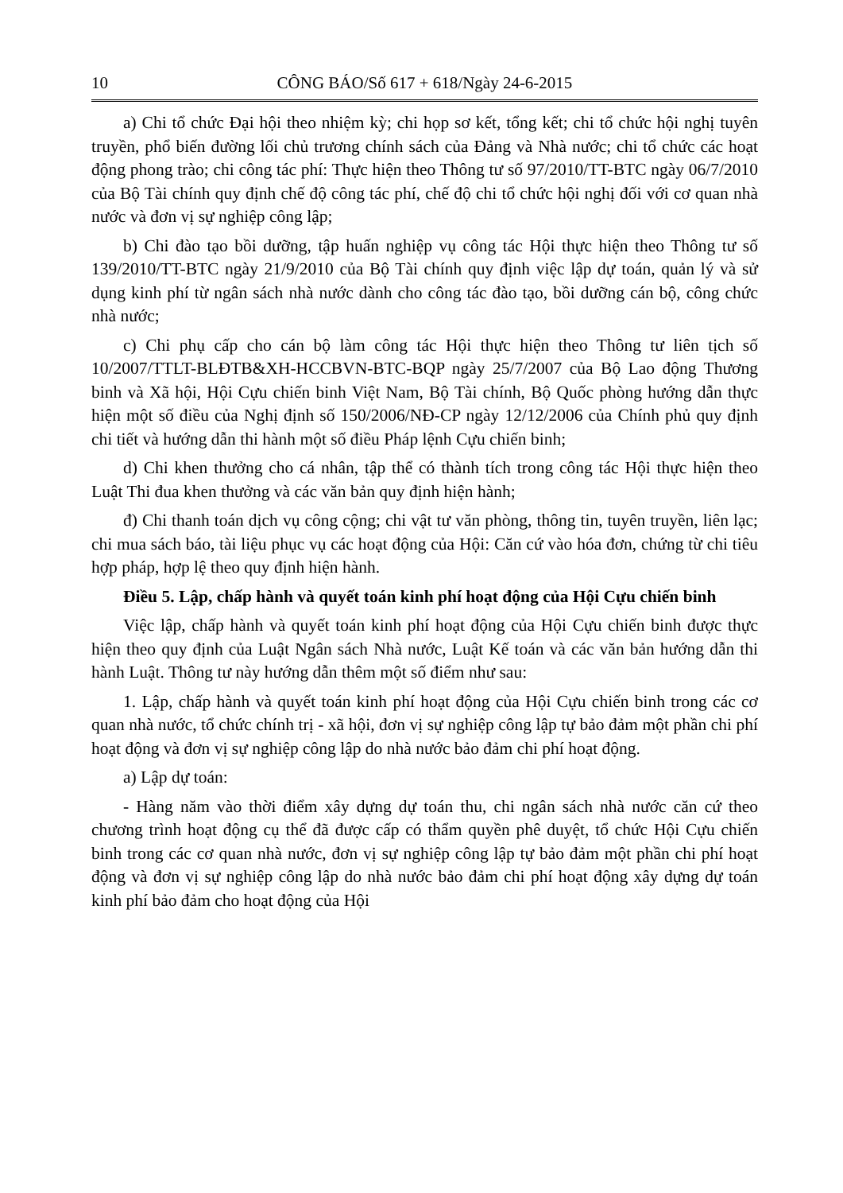10 CÔNG BÁO/Số 617 + 618/Ngày 24-6-2015
a) Chi tổ chức Đại hội theo nhiệm kỳ; chi họp sơ kết, tổng kết; chi tổ chức hội nghị tuyên truyền, phổ biến đường lối chủ trương chính sách của Đảng và Nhà nước; chi tổ chức các hoạt động phong trào; chi công tác phí: Thực hiện theo Thông tư số 97/2010/TT-BTC ngày 06/7/2010 của Bộ Tài chính quy định chế độ công tác phí, chế độ chi tổ chức hội nghị đối với cơ quan nhà nước và đơn vị sự nghiệp công lập;
b) Chi đào tạo bồi dưỡng, tập huấn nghiệp vụ công tác Hội thực hiện theo Thông tư số 139/2010/TT-BTC ngày 21/9/2010 của Bộ Tài chính quy định việc lập dự toán, quản lý và sử dụng kinh phí từ ngân sách nhà nước dành cho công tác đào tạo, bồi dưỡng cán bộ, công chức nhà nước;
c) Chi phụ cấp cho cán bộ làm công tác Hội thực hiện theo Thông tư liên tịch số 10/2007/TTLT-BLĐTB&XH-HCCBVN-BTC-BQP ngày 25/7/2007 của Bộ Lao động Thương binh và Xã hội, Hội Cựu chiến binh Việt Nam, Bộ Tài chính, Bộ Quốc phòng hướng dẫn thực hiện một số điều của Nghị định số 150/2006/NĐ-CP ngày 12/12/2006 của Chính phủ quy định chi tiết và hướng dẫn thi hành một số điều Pháp lệnh Cựu chiến binh;
d) Chi khen thưởng cho cá nhân, tập thể có thành tích trong công tác Hội thực hiện theo Luật Thi đua khen thưởng và các văn bản quy định hiện hành;
đ) Chi thanh toán dịch vụ công cộng; chi vật tư văn phòng, thông tin, tuyên truyền, liên lạc; chi mua sách báo, tài liệu phục vụ các hoạt động của Hội: Căn cứ vào hóa đơn, chứng từ chi tiêu hợp pháp, hợp lệ theo quy định hiện hành.
Điều 5. Lập, chấp hành và quyết toán kinh phí hoạt động của Hội Cựu chiến binh
Việc lập, chấp hành và quyết toán kinh phí hoạt động của Hội Cựu chiến binh được thực hiện theo quy định của Luật Ngân sách Nhà nước, Luật Kế toán và các văn bản hướng dẫn thi hành Luật. Thông tư này hướng dẫn thêm một số điểm như sau:
1. Lập, chấp hành và quyết toán kinh phí hoạt động của Hội Cựu chiến binh trong các cơ quan nhà nước, tổ chức chính trị - xã hội, đơn vị sự nghiệp công lập tự bảo đảm một phần chi phí hoạt động và đơn vị sự nghiệp công lập do nhà nước bảo đảm chi phí hoạt động.
a) Lập dự toán:
- Hàng năm vào thời điểm xây dựng dự toán thu, chi ngân sách nhà nước căn cứ theo chương trình hoạt động cụ thể đã được cấp có thẩm quyền phê duyệt, tổ chức Hội Cựu chiến binh trong các cơ quan nhà nước, đơn vị sự nghiệp công lập tự bảo đảm một phần chi phí hoạt động và đơn vị sự nghiệp công lập do nhà nước bảo đảm chi phí hoạt động xây dựng dự toán kinh phí bảo đảm cho hoạt động của Hội